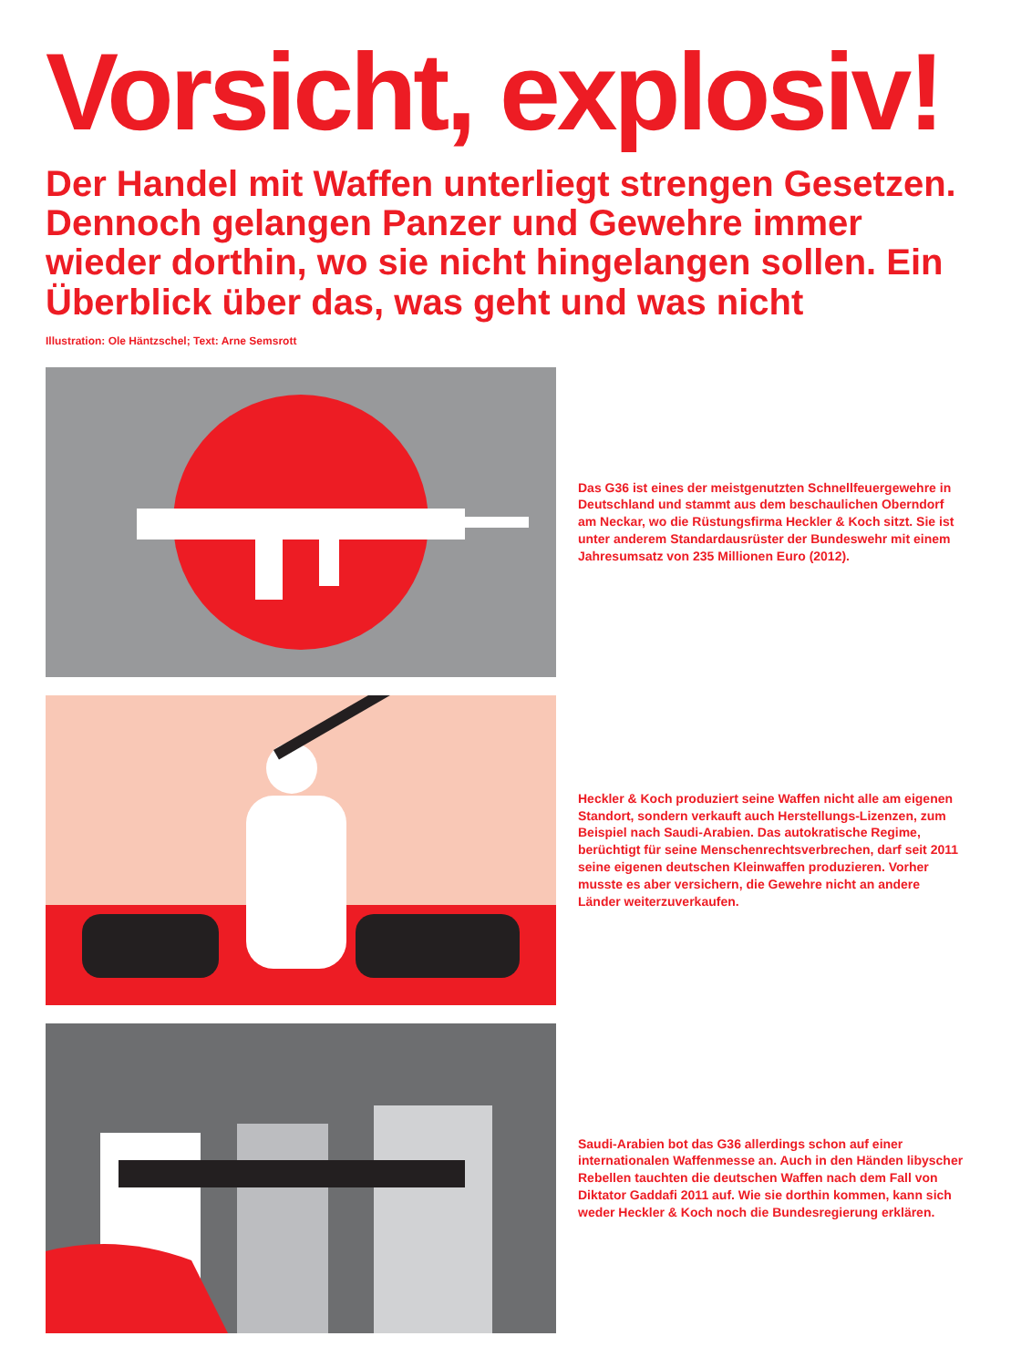Vorsicht, explosiv!
Der Handel mit Waffen unterliegt strengen Gesetzen. Dennoch gelangen Panzer und Gewehre immer wieder dorthin, wo sie nicht hingelangen sollen. Ein Überblick über das, was geht und was nicht
Illustration: Ole Häntzschel; Text: Arne Semsrott
Das G36 ist eines der meistgenutzten Schnellfeuergewehre in Deutschland und stammt aus dem beschaulichen Oberndorf am Neckar, wo die Rüstungsfirma Heckler & Koch sitzt. Sie ist unter anderem Standardausrüster der Bundeswehr mit einem Jahres­umsatz von 235 Millionen Euro (2012).
Heckler & Koch produziert seine Waffen nicht alle am eigenen Standort, sondern verkauft auch Herstellungs-Lizenzen, zum Beispiel nach Saudi-Arabien. Das autokratische Regime, berüchtigt für seine Menschenrechtsverbrechen, darf seit 2011 seine eigenen deutschen Kleinwaffen produzieren. Vorher musste es aber versichern, die Gewehre nicht an andere Länder weiterzu­verkaufen.
Saudi-Arabien bot das G36 allerdings schon auf einer internatio­nalen Waffenmesse an. Auch in den Händen libyscher Rebellen tauchten die deutschen Waffen nach dem Fall von Diktator Gaddafi 2011 auf. Wie sie dorthin kommen, kann sich weder Heckler & Koch noch die Bundesregierung erklären.